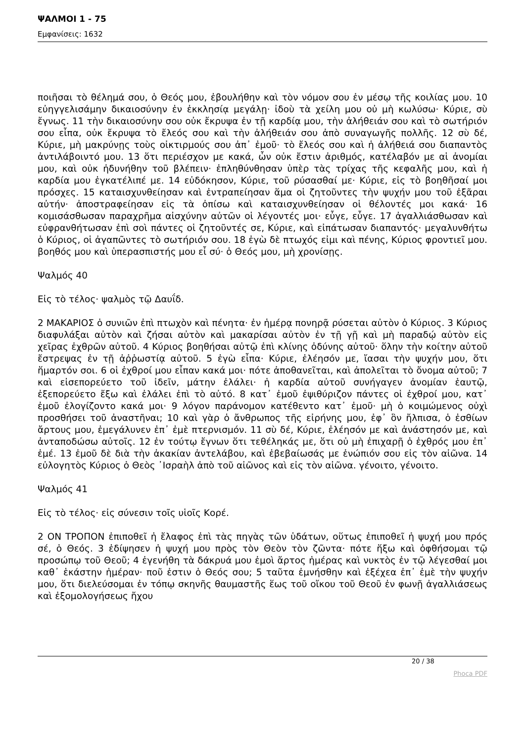ΨΑΛΜΟΙ 1 - 75
Εμφανίσεις: 1632
ποιῆσαι τὸ θέλημά σου, ὁ Θεός μου, ἐβουλήθην καὶ τὸν νόμον σου ἐν μέσῳ τῆς κοιλίας μου. 10 εὐηγγελισάμην δικαιοσύνην ἐν ἐκκλησίᾳ μεγάλῃ· ἰδοὺ τὰ χείλη μου οὐ μὴ κωλύσω· Κύριε, σὺ ἔγνως. 11 τὴν δικαιοσύνην σου οὐκ ἔκρυψα ἐν τῇ καρδίᾳ μου, τὴν ἀλήθειάν σου καὶ τὸ σωτήριόν σου εἶπα, οὐκ ἔκρυψα τὸ ἔλεός σου καὶ τὴν ἀλήθειάν σου ἀπὸ συναγωγῆς πολλῆς. 12 σὺ δέ, Κύριε, μὴ μακρύνῃς τοὺς οἰκτιρμούς σου ἀπ᾿ ἐμοῦ· τὸ ἔλεός σου καὶ ἡ ἀλήθειά σου διαπαντὸς ἀντιλάβοιντό μου. 13 ὅτι περιέσχον με κακά, ὧν οὐκ ἔστιν ἀριθμός, κατέλαβόν με αἱ ἀνομίαι μου, καὶ οὐκ ἠδυνήθην τοῦ βλέπειν· ἐπληθύνθησαν ὑπὲρ τὰς τρίχας τῆς κεφαλῆς μου, καὶ ἡ καρδία μου ἐγκατέλιπέ με. 14 εὐδόκησον, Κύριε, τοῦ ρύσασθαί με· Κύριε, εἰς τὸ βοηθῆσαί μοι πρόσχες. 15 καταισχυνθείησαν καὶ ἐντραπείησαν ἅμα οἱ ζητοῦντες τὴν ψυχήν μου τοῦ ἐξᾶραι αὐτήν· ἀποστραφείησαν εἰς τὰ ὀπίσω καὶ καταισχυνθείησαν οἱ θέλοντές μοι κακά· 16 κομισάσθωσαν παραχρῆμα αἰσχύνην αὐτῶν οἱ λέγοντές μοι· εὖγε, εὖγε. 17 ἀγαλλιάσθωσαν καὶ εὐφρανθήτωσαν ἐπὶ σοὶ πάντες οἱ ζητοῦντές σε, Κύριε, καὶ εἰπάτωσαν διαπαντός· μεγαλυνθήτω ὁ Κύριος, οἱ ἀγαπῶντες τὸ σωτήριόν σου. 18 ἐγὼ δὲ πτωχός εἰμι καὶ πένης, Κύριος φροντιεῖ μου. βοηθός μου καὶ ὑπερασπιστής μου εἶ σύ· ὁ Θεός μου, μὴ χρονίσῃς.
Ψαλμός 40
Εἰς τὸ τέλος· ψαλμὸς τῷ Δαυΐδ.
2 ΜΑΚΑΡΙΟΣ ὁ συνιῶν ἐπὶ πτωχὸν καὶ πένητα· ἐν ἡμέρᾳ πονηρᾷ ρύσεται αὐτὸν ὁ Κύριος. 3 Κύριος διαφυλάξαι αὐτὸν καὶ ζήσαι αὐτὸν καὶ μακαρίσαι αὐτὸν ἐν τῇ γῇ καὶ μὴ παραδῴ αὐτὸν εἰς χεῖρας ἐχθρῶν αὐτοῦ. 4 Κύριος βοηθήσαι αὐτῷ ἐπὶ κλίνης ὀδύνης αὐτοῦ· ὅλην τὴν κοίτην αὐτοῦ ἔστρεψας ἐν τῇ ἀῤῥωστίᾳ αὐτοῦ. 5 ἐγὼ εἶπα· Κύριε, ἐλέησόν με, ἴασαι τὴν ψυχήν μου, ὅτι ἥμαρτόν σοι. 6 οἱ ἐχθροί μου εἶπαν κακά μοι· πότε ἀποθανεῖται, καὶ ἀπολεῖται τὸ ὄνομα αὐτοῦ; 7 καὶ εἰσεπορεύετο τοῦ ἰδεῖν, μάτην ἐλάλει· ἡ καρδία αὐτοῦ συνήγαγεν ἀνομίαν ἑαυτῷ, ἐξεπορεύετο ἔξω καὶ ἐλάλει ἐπὶ τὸ αὐτό. 8 κατ᾿ ἐμοῦ ἐψιθύριζον πάντες οἱ ἐχθροί μου, κατ᾿ ἐμοῦ ἐλογίζοντο κακά μοι· 9 λόγον παράνομον κατέθεντο κατ᾿ ἐμοῦ· μὴ ὁ κοιμώμενος οὐχὶ προσθήσει τοῦ ἀναστῆναι; 10 καὶ γὰρ ὁ ἄνθρωπος τῆς εἰρήνης μου, ἐφ᾿ ὃν ἤλπισα, ὁ ἐσθίων ἄρτους μου, ἐμεγάλυνεν ἐπ᾿ ἐμὲ πτερνισμόν. 11 σὺ δέ, Κύριε, ἐλέησόν με καὶ ἀνάστησόν με, καὶ ἀνταποδώσω αὐτοῖς. 12 ἐν τούτῳ ἔγνων ὅτι τεθέληκάς με, ὅτι οὐ μὴ ἐπιχαρῇ ὁ ἐχθρός μου ἐπ᾿ ἐμέ. 13 ἐμοῦ δὲ διὰ τὴν ἀκακίαν ἀντελάβου, καὶ ἐβεβαίωσάς με ἐνώπιόν σου εἰς τὸν αἰῶνα. 14 εὐλογητὸς Κύριος ὁ Θεὸς ᾿Ισραὴλ ἀπὸ τοῦ αἰῶνος καὶ εἰς τὸν αἰῶνα. γένοιτο, γένοιτο.
Ψαλμός 41
Εἰς τὸ τέλος· εἰς σύνεσιν τοῖς υἱοῖς Κορέ.
2 ΟΝ ΤΡΟΠΟΝ ἐπιποθεῖ ἡ ἔλαφος ἐπὶ τὰς πηγὰς τῶν ὑδάτων, οὕτως ἐπιποθεῖ ἡ ψυχή μου πρός σέ, ὁ Θεός. 3 ἐδίψησεν ἡ ψυχή μου πρὸς τὸν Θεὸν τὸν ζῶντα· πότε ἥξω καὶ ὀφθήσομαι τῷ προσώπῳ τοῦ Θεοῦ; 4 ἐγενήθη τὰ δάκρυά μου ἐμοὶ ἄρτος ἡμέρας καὶ νυκτὸς ἐν τῷ λέγεσθαί μοι καθ᾿ ἑκάστην ἡμέραν· ποῦ ἐστιν ὁ Θεός σου; 5 ταῦτα ἐμνήσθην καὶ ἐξέχεα ἐπ᾿ ἐμὲ τὴν ψυχήν μου, ὅτι διελεύσομαι ἐν τόπῳ σκηνῆς θαυμαστῆς ἕως τοῦ οἴκου τοῦ Θεοῦ ἐν φωνῇ ἀγαλλιάσεως καὶ ἐξομολογήσεως ἤχου
20 / 38
Phoca PDF